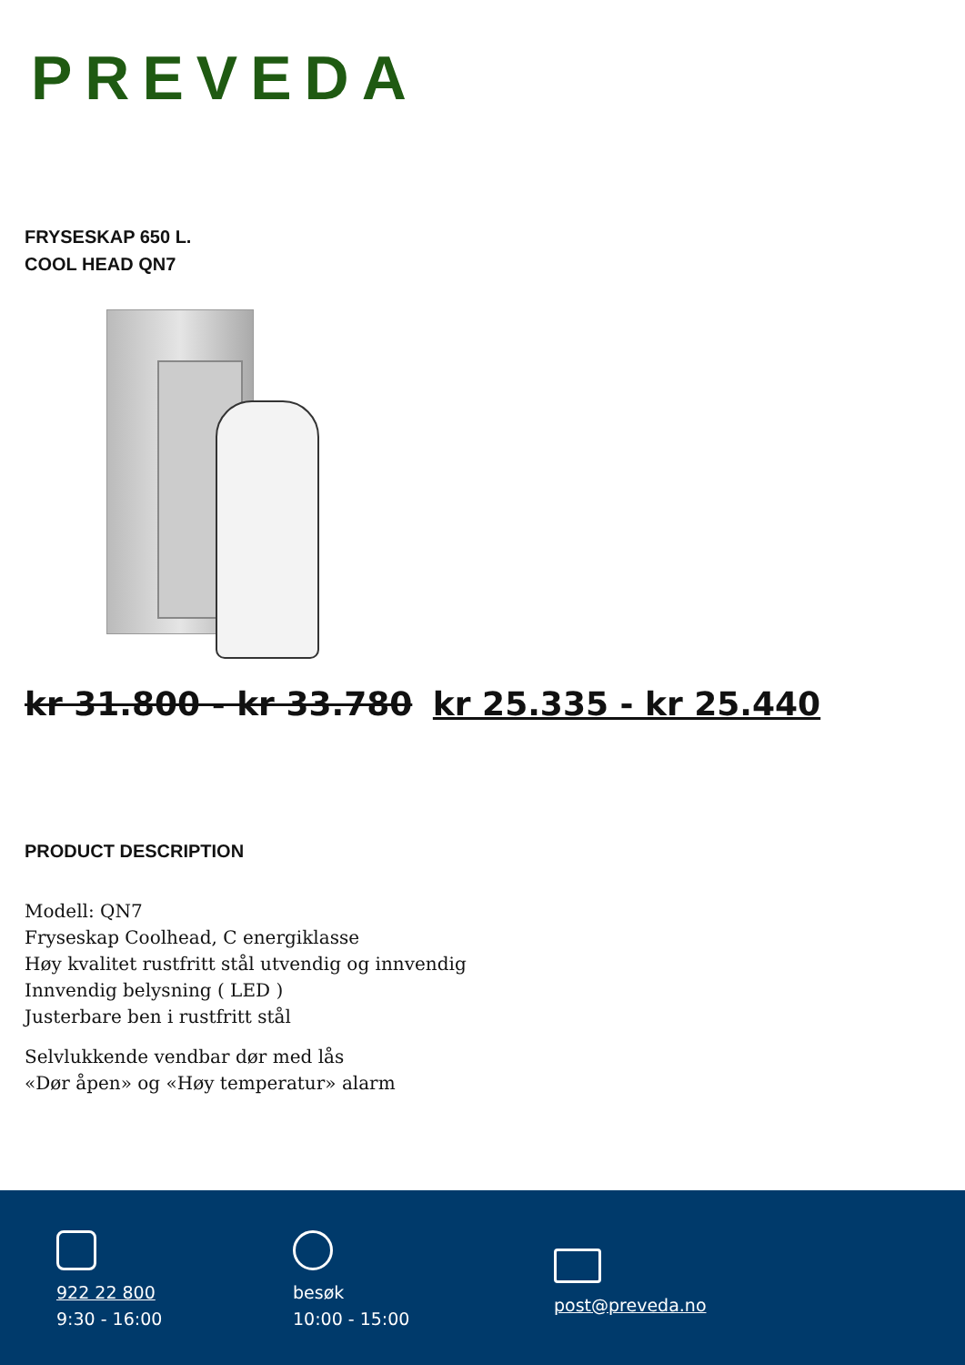PREVEDA
FRYSESKAP 650 L.
COOL HEAD QN7
kr 31.800 - kr 33.780 kr 25.335 - kr 25.440
PRODUCT DESCRIPTION
Modell: QN7
Fryseskap Coolhead, C energiklasse
Høy kvalitet rustfritt stål utvendig og innvendig
Innvendig belysning ( LED )
Justerbare ben i rustfritt stål
Selvlukkende vendbar dør med lås
«Dør åpen» og «Høy temperatur» alarm
922 22 800
9:30 - 16:00
besøk
10:00 - 15:00
post@preveda.no